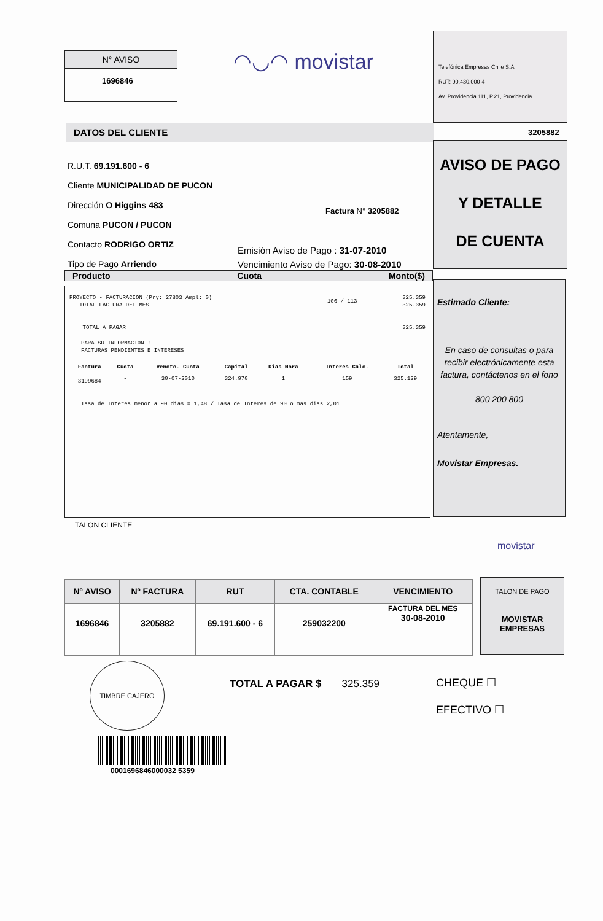N° AVISO
1696846
◠◡◠ movistar
Telefónica Empresas Chile S.A
RUT: 90.430.000-4
Av. Providencia 111, P.21, Providencia
DATOS DEL CLIENTE 3205882
R.U.T. 69.191.600 - 6
Cliente MUNICIPALIDAD DE PUCON
Dirección O Higgins 483
Comuna PUCON / PUCON
Contacto RODRIGO ORTIZ
Tipo de Pago Arriendo
Factura N° 3205882
Emisión Aviso de Pago : 31-07-2010
Vencimiento Aviso de Pago: 30-08-2010
AVISO DE PAGO
Y DETALLE
DE CUENTA
Producto Cuota Monto($)
| PROYECTO - FACTURACION (Pry: 27803 Ampl: 0) TOTAL FACTURA DEL MES | 106 / 113 | 325.359 325.359 |
| TOTAL A PAGAR | | 325.359 |
PARA SU INFORMACION :
FACTURAS PENDIENTES E INTERESES
| Factura | Cuota | Vencto. Cuota | Capital | Dias Mora | Interes Calc. | Total |
| --- | --- | --- | --- | --- | --- | --- |
| 3199684 | - | 30-07-2010 | 324.970 | 1 | 159 | 325.129 |
Tasa de Interes menor a 90 dias = 1,48 / Tasa de Interes de 90 o mas dias 2,01
Estimado Cliente:
En caso de consultas o para recibir electrónicamente esta factura, contáctenos en el fono
800 200 800
Atentamente,
Movistar Empresas.
TALON CLIENTE
movistar
| Nº AVISO | Nº FACTURA | RUT | CTA. CONTABLE | VENCIMIENTO |
| --- | --- | --- | --- | --- |
| 1696846 | 3205882 | 69.191.600 - 6 | 259032200 | FACTURA DEL MES 30-08-2010 |
TALON DE PAGO
MOVISTAR
EMPRESAS
TIMBRE CAJERO
TOTAL A PAGAR $ 325.359
CHEQUE ☐
EFECTIVO ☐
0001696846000032 5359